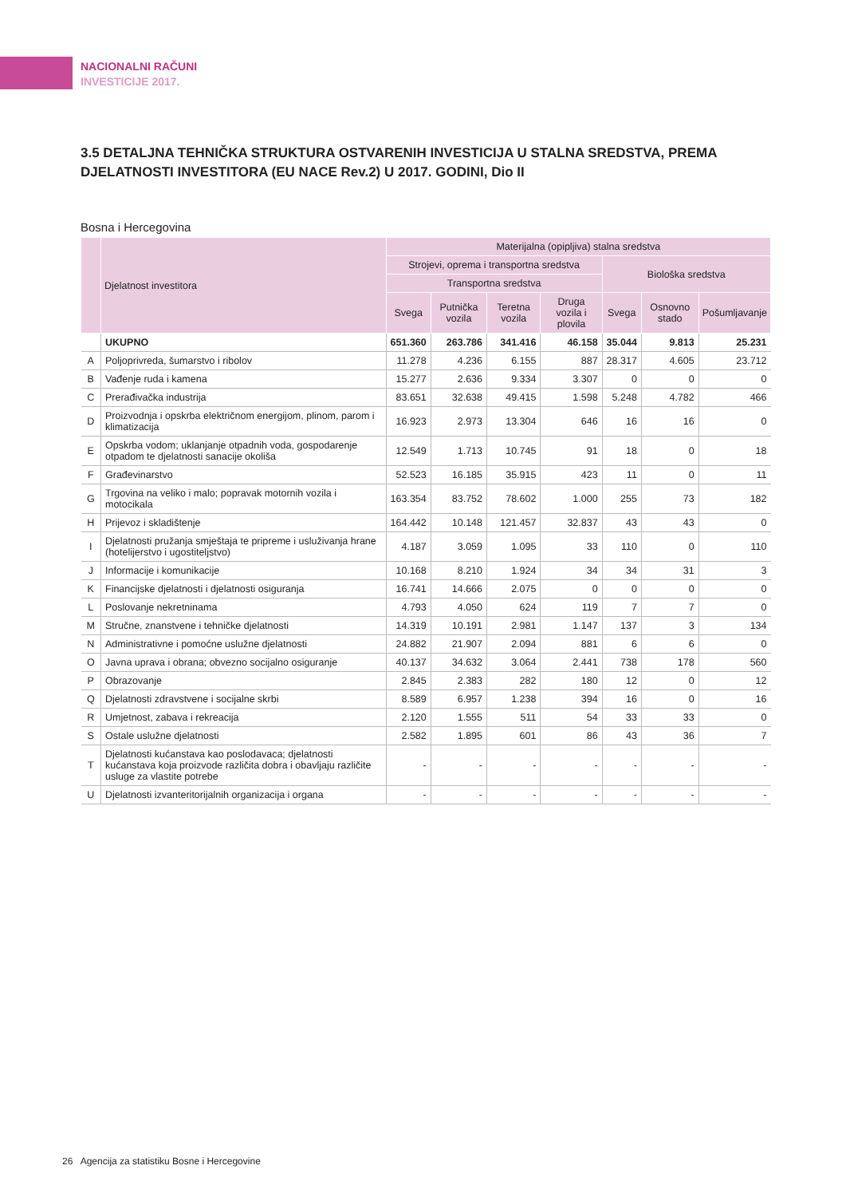NACIONALNI RAČUNI
INVESTICIJE 2017.
3.5 DETALJNA TEHNIČKA STRUKTURA OSTVARENIH INVESTICIJA U STALNA SREDSTVA, PREMA DJELATNOSTI INVESTITORA (EU NACE Rev.2) U 2017. GODINI, Dio II
Bosna i Hercegovina
| | Djelatnost investitora | Materijalna (opipljiva) stalna sredstva | | | | | | |
| --- | --- | --- | --- | --- | --- | --- | --- | --- |
| | | Strojevi, oprema i transportna sredstva | | | | Biološka sredstva | | |
| | | Transportna sredstva | | | | | | |
| | | Svega | Putnička vozila | Teretna vozila | Druga vozila i plovila | Svega | Osnovno stado | Pošumljavanje |
| | UKUPNO | 651.360 | 263.786 | 341.416 | 46.158 | 35.044 | 9.813 | 25.231 |
| A | Poljoprivreda, šumarstvo i ribolov | 11.278 | 4.236 | 6.155 | 887 | 28.317 | 4.605 | 23.712 |
| B | Vađenje ruda i kamena | 15.277 | 2.636 | 9.334 | 3.307 | 0 | 0 | 0 |
| C | Prerađivačka industrija | 83.651 | 32.638 | 49.415 | 1.598 | 5.248 | 4.782 | 466 |
| D | Proizvodnja i opskrba električnom energijom, plinom, parom i klimatizacija | 16.923 | 2.973 | 13.304 | 646 | 16 | 16 | 0 |
| E | Opskrba vodom; uklanjanje otpadnih voda, gospodarenje otpadom te djelatnosti sanacije okoliša | 12.549 | 1.713 | 10.745 | 91 | 18 | 0 | 18 |
| F | Građevinarstvo | 52.523 | 16.185 | 35.915 | 423 | 11 | 0 | 11 |
| G | Trgovina na veliko i malo; popravak motornih vozila i motocikala | 163.354 | 83.752 | 78.602 | 1.000 | 255 | 73 | 182 |
| H | Prijevoz i skladištenje | 164.442 | 10.148 | 121.457 | 32.837 | 43 | 43 | 0 |
| I | Djelatnosti pružanja smještaja te pripreme i usluživanja hrane (hotelijerstvo i ugostiteljstvo) | 4.187 | 3.059 | 1.095 | 33 | 110 | 0 | 110 |
| J | Informacije i komunikacije | 10.168 | 8.210 | 1.924 | 34 | 34 | 31 | 3 |
| K | Financijske djelatnosti i djelatnosti osiguranja | 16.741 | 14.666 | 2.075 | 0 | 0 | 0 | 0 |
| L | Poslovanje nekretninama | 4.793 | 4.050 | 624 | 119 | 7 | 7 | 0 |
| M | Stručne, znanstvene i tehničke djelatnosti | 14.319 | 10.191 | 2.981 | 1.147 | 137 | 3 | 134 |
| N | Administrativne i pomoćne uslužne djelatnosti | 24.882 | 21.907 | 2.094 | 881 | 6 | 6 | 0 |
| O | Javna uprava i obrana; obvezno socijalno osiguranje | 40.137 | 34.632 | 3.064 | 2.441 | 738 | 178 | 560 |
| P | Obrazovanje | 2.845 | 2.383 | 282 | 180 | 12 | 0 | 12 |
| Q | Djelatnosti zdravstvene i socijalne skrbi | 8.589 | 6.957 | 1.238 | 394 | 16 | 0 | 16 |
| R | Umjetnost, zabava i rekreacija | 2.120 | 1.555 | 511 | 54 | 33 | 33 | 0 |
| S | Ostale uslužne djelatnosti | 2.582 | 1.895 | 601 | 86 | 43 | 36 | 7 |
| T | Djelatnosti kućanstava kao poslodavaca; djelatnosti kućanstava koja proizvode različita dobra i obavljaju različite usluge za vlastite potrebe | - | - | - | - | - | - | - |
| U | Djelatnosti izvanteritorijalnih organizacija i organa | - | - | - | - | - | - | - |
26 Agencija za statistiku Bosne i Hercegovine